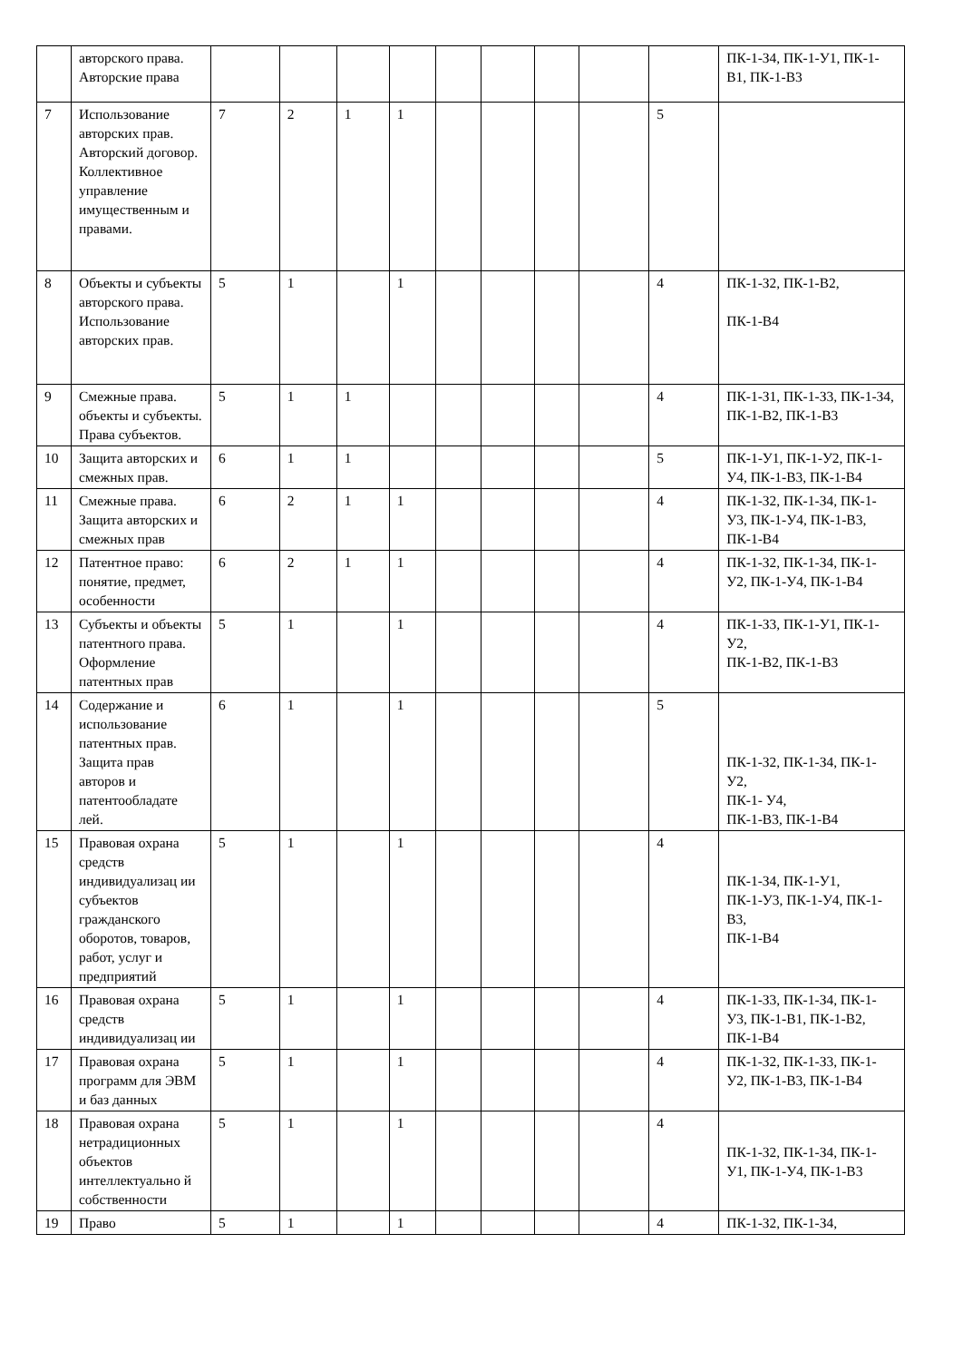| | авторского права. Авторские права | | | | | | | | | | ПК-1-З4, ПК-1-У1, ПК-1-В1, ПК-1-В3 |
| 7 | Использование авторских прав. Авторский договор. Коллективное управление имущественным и правами. | 7 | 2 | 1 | 1 | | | | | 5 | |
| 8 | Объекты и субъекты авторского права. Использование авторских прав. | 5 | 1 | | 1 | | | | | 4 | ПК-1-З2, ПК-1-В2, ПК-1-В4 |
| 9 | Смежные права. объекты и субъекты. Права субъектов. | 5 | 1 | 1 | | | | | | 4 | ПК-1-З1, ПК-1-З3, ПК-1-З4, ПК-1-В2, ПК-1-В3 |
| 10 | Защита авторских и смежных прав. | 6 | 1 | 1 | | | | | | 5 | ПК-1-У1, ПК-1-У2, ПК-1-У4, ПК-1-В3, ПК-1-В4 |
| 11 | Смежные права. Защита авторских и смежных прав | 6 | 2 | 1 | 1 | | | | | 4 | ПК-1-З2, ПК-1-З4, ПК-1-У3, ПК-1-У4, ПК-1-В3, ПК-1-В4 |
| 12 | Патентное право: понятие, предмет, особенности | 6 | 2 | 1 | 1 | | | | | 4 | ПК-1-З2, ПК-1-З4, ПК-1-У2, ПК-1-У4, ПК-1-В4 |
| 13 | Субъекты и объекты патентного права. Оформление патентных прав | 5 | 1 | | 1 | | | | | 4 | ПК-1-З3, ПК-1-У1, ПК-1-У2, ПК-1-В2, ПК-1-В3 |
| 14 | Содержание и использование патентных прав. Защита прав авторов и патентообладате лей. | 6 | 1 | | 1 | | | | | 5 | ПК-1-З2, ПК-1-З4, ПК-1-У2, ПК-1- У4, ПК-1-В3, ПК-1-В4 |
| 15 | Правовая охрана средств индивидуализац ии субъектов гражданского оборотов, товаров, работ, услуг и предприятий | 5 | 1 | | 1 | | | | | 4 | ПК-1-З4, ПК-1-У1, ПК-1-У3, ПК-1-У4, ПК-1-В3, ПК-1-В4 |
| 16 | Правовая охрана средств индивидуализац ии | 5 | 1 | | 1 | | | | | 4 | ПК-1-З3, ПК-1-З4, ПК-1-У3, ПК-1-В1, ПК-1-В2, ПК-1-В4 |
| 17 | Правовая охрана программ для ЭВМ и баз данных | 5 | 1 | | 1 | | | | | 4 | ПК-1-З2, ПК-1-З3, ПК-1-У2, ПК-1-В3, ПК-1-В4 |
| 18 | Правовая охрана нетрадиционных объектов интеллектуально й собственности | 5 | 1 | | 1 | | | | | 4 | ПК-1-З2, ПК-1-З4, ПК-1-У1, ПК-1-У4, ПК-1-В3 |
| 19 | Право | 5 | 1 | | 1 | | | | | 4 | ПК-1-З2, ПК-1-З4, |